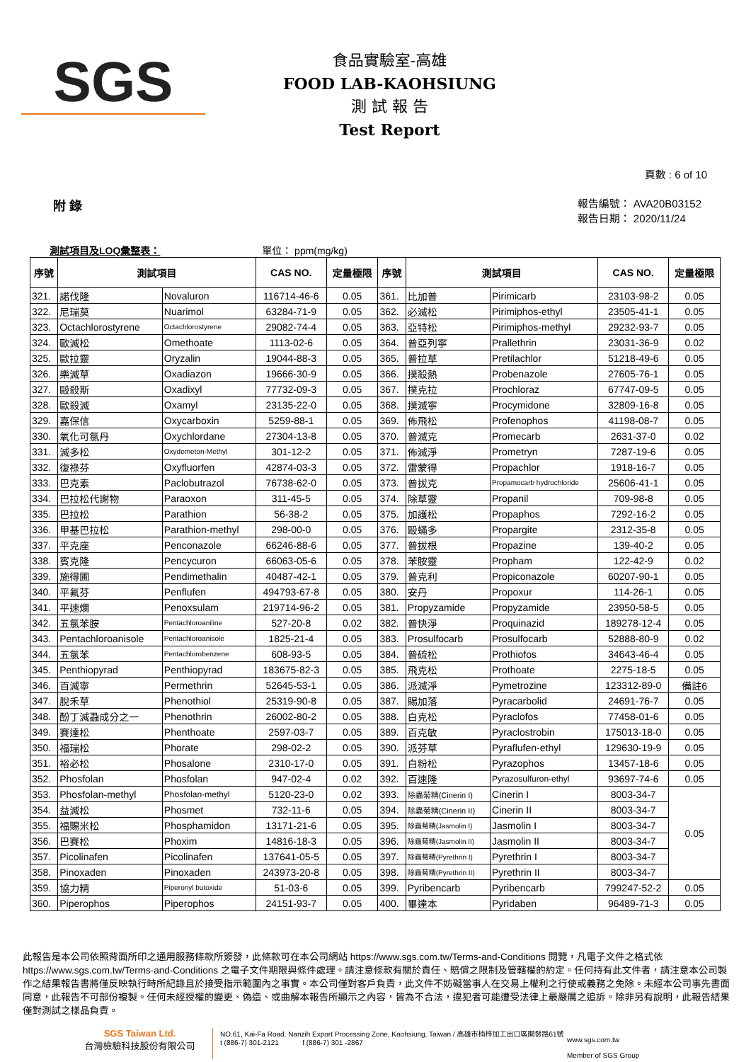SGS
食品實驗室-高雄
FOOD LAB-KAOHSIUNG
測 試 報 告
Test Report
頁數 : 6 of 10
附 錄
報告編號： AVA20B03152
報告日期： 2020/11/24
測試項目及LOQ彙整表： 單位： ppm(mg/kg)
| 序號 | 測試項目 | | CAS NO. | 定量極限 | 序號 | 測試項目 | | CAS NO. | 定量極限 |
| --- | --- | --- | --- | --- | --- | --- | --- | --- | --- |
| 321. | 諾伐隆 | Novaluron | 116714-46-6 | 0.05 | 361. | 比加普 | Pirimicarb | 23103-98-2 | 0.05 |
| 322. | 尼瑞莫 | Nuarimol | 63284-71-9 | 0.05 | 362. | 必滅松 | Pirimiphos-ethyl | 23505-41-1 | 0.05 |
| 323. | Octachlorostyrene | Octachlorostyrene | 29082-74-4 | 0.05 | 363. | 亞特松 | Pirimiphos-methyl | 29232-93-7 | 0.05 |
| 324. | 歐滅松 | Omethoate | 1113-02-6 | 0.05 | 364. | 普亞列寧 | Prallethrin | 23031-36-9 | 0.02 |
| 325. | 歐拉靈 | Oryzalin | 19044-88-3 | 0.05 | 365. | 普拉草 | Pretilachlor | 51218-49-6 | 0.05 |
| 326. | 樂滅草 | Oxadiazon | 19666-30-9 | 0.05 | 366. | 撲殺熱 | Probenazole | 27605-76-1 | 0.05 |
| 327. | 毆殺斯 | Oxadixyl | 77732-09-3 | 0.05 | 367. | 撲克拉 | Prochloraz | 67747-09-5 | 0.05 |
| 328. | 歐殺滅 | Oxamyl | 23135-22-0 | 0.05 | 368. | 撲滅寧 | Procymidone | 32809-16-8 | 0.05 |
| 329. | 嘉保信 | Oxycarboxin | 5259-88-1 | 0.05 | 369. | 佈飛松 | Profenophos | 41198-08-7 | 0.05 |
| 330. | 氧化可氯丹 | Oxychlordane | 27304-13-8 | 0.05 | 370. | 普滅克 | Promecarb | 2631-37-0 | 0.02 |
| 331. | 滅多松 | Oxydemeton-Methyl | 301-12-2 | 0.05 | 371. | 佈滅淨 | Prometryn | 7287-19-6 | 0.05 |
| 332. | 復祿芬 | Oxyfluorfen | 42874-03-3 | 0.05 | 372. | 雷蒙得 | Propachlor | 1918-16-7 | 0.05 |
| 333. | 巴克素 | Paclobutrazol | 76738-62-0 | 0.05 | 373. | 普拔克 | Propamocarb hydrochloride | 25606-41-1 | 0.05 |
| 334. | 巴拉松代謝物 | Paraoxon | 311-45-5 | 0.05 | 374. | 除草靈 | Propanil | 709-98-8 | 0.05 |
| 335. | 巴拉松 | Parathion | 56-38-2 | 0.05 | 375. | 加護松 | Propaphos | 7292-16-2 | 0.05 |
| 336. | 甲基巴拉松 | Parathion-methyl | 298-00-0 | 0.05 | 376. | 毆蟎多 | Propargite | 2312-35-8 | 0.05 |
| 337. | 平克座 | Penconazole | 66246-88-6 | 0.05 | 377. | 普拔根 | Propazine | 139-40-2 | 0.05 |
| 338. | 賓克隆 | Pencycuron | 66063-05-6 | 0.05 | 378. | 苯胺靈 | Propham | 122-42-9 | 0.02 |
| 339. | 施得圃 | Pendimethalin | 40487-42-1 | 0.05 | 379. | 普克利 | Propiconazole | 60207-90-1 | 0.05 |
| 340. | 平氟芬 | Penflufen | 494793-67-8 | 0.05 | 380. | 安丹 | Propoxur | 114-26-1 | 0.05 |
| 341. | 平速爛 | Penoxsulam | 219714-96-2 | 0.05 | 381. | Propyzamide | Propyzamide | 23950-58-5 | 0.05 |
| 342. | 五氯苯胺 | Pentachloroaniline | 527-20-8 | 0.02 | 382. | 普快淨 | Proquinazid | 189278-12-4 | 0.05 |
| 343. | Pentachloroanisole | Pentachloroanisole | 1825-21-4 | 0.05 | 383. | Prosulfocarb | Prosulfocarb | 52888-80-9 | 0.02 |
| 344. | 五氯苯 | Pentachlorobenzene | 608-93-5 | 0.05 | 384. | 普硫松 | Prothiofos | 34643-46-4 | 0.05 |
| 345. | Penthiopyrad | Penthiopyrad | 183675-82-3 | 0.05 | 385. | 飛克松 | Prothoate | 2275-18-5 | 0.05 |
| 346. | 百滅寧 | Permethrin | 52645-53-1 | 0.05 | 386. | 派滅淨 | Pymetrozine | 123312-89-0 | 備註6 |
| 347. | 脫禾草 | Phenothiol | 25319-90-8 | 0.05 | 387. | 賜加落 | Pyracarbolid | 24691-76-7 | 0.05 |
| 348. | 酚丁滅蝨成分之一 | Phenothrin | 26002-80-2 | 0.05 | 388. | 白克松 | Pyraclofos | 77458-01-6 | 0.05 |
| 349. | 賽達松 | Phenthoate | 2597-03-7 | 0.05 | 389. | 百克敏 | Pyraclostrobin | 175013-18-0 | 0.05 |
| 350. | 福瑞松 | Phorate | 298-02-2 | 0.05 | 390. | 派芬草 | Pyraflufen-ethyl | 129630-19-9 | 0.05 |
| 351. | 裕必松 | Phosalone | 2310-17-0 | 0.05 | 391. | 白粉松 | Pyrazophos | 13457-18-6 | 0.05 |
| 352. | Phosfolan | Phosfolan | 947-02-4 | 0.02 | 392. | 百速隆 | Pyrazosulfuron-ethyl | 93697-74-6 | 0.05 |
| 353. | Phosfolan-methyl | Phosfolan-methyl | 5120-23-0 | 0.02 | 393. | 除蟲菊精(Cinerin I) | Cinerin I | 8003-34-7 | 0.05 |
| 354. | 益滅松 | Phosmet | 732-11-6 | 0.05 | 394. | 除蟲菊精(Cinerin II) | Cinerin II | 8003-34-7 | |
| 355. | 福賜米松 | Phosphamidon | 13171-21-6 | 0.05 | 395. | 除蟲菊精(Jasmolin I) | Jasmolin I | 8003-34-7 | |
| 356. | 巴賽松 | Phoxim | 14816-18-3 | 0.05 | 396. | 除蟲菊精(Jasmolin II) | Jasmolin II | 8003-34-7 | |
| 357. | Picolinafen | Picolinafen | 137641-05-5 | 0.05 | 397. | 除蟲菊精(Pyrethrin I) | Pyrethrin I | 8003-34-7 | |
| 358. | Pinoxaden | Pinoxaden | 243973-20-8 | 0.05 | 398. | 除蟲菊精(Pyrethrin II) | Pyrethrin II | 8003-34-7 | |
| 359. | 協力精 | Piperonyl butoxide | 51-03-6 | 0.05 | 399. | Pyribencarb | Pyribencarb | 799247-52-2 | 0.05 |
| 360. | Piperophos | Piperophos | 24151-93-7 | 0.05 | 400. | 畢達本 | Pyridaben | 96489-71-3 | 0.05 |
此報告是本公司依照背面所印之通用服務條款所簽發，此條款可在本公司網站 https://www.sgs.com.tw/Terms-and-Conditions 閱覽，凡電子文件之格式依 https://www.sgs.com.tw/Terms-and-Conditions 之電子文件期限與條件處理。請注意條款有關於責任、賠償之限制及管轄權的約定。任何持有此文件者，請注意本公司製作之結果報告書將僅反映執行時所紀錄且於接受指示範圍內之事實。本公司僅對客戶負責，此文件不妨礙當事人在交易上權利之行使或義務之免除。未經本公司事先書面同意，此報告不可部份複製。任何未經授權的變更、偽造、或曲解本報告所顯示之內容，皆為不合法，違犯者可能遭受法律上最嚴厲之追訴。除非另有說明，此報告結果僅對測試之樣品負責。
SGS Taiwan Ltd.
台灣檢驗科技股份有限公司
NO.61, Kai-Fa Road, Nanzih Export Processing Zone, Kaohsiung, Taiwan / 高雄市楠梓加工出口區開發路61號
t (886-7) 301-2121 f (886-7) 301 -2867
www.sgs.com.tw
Member of SGS Group